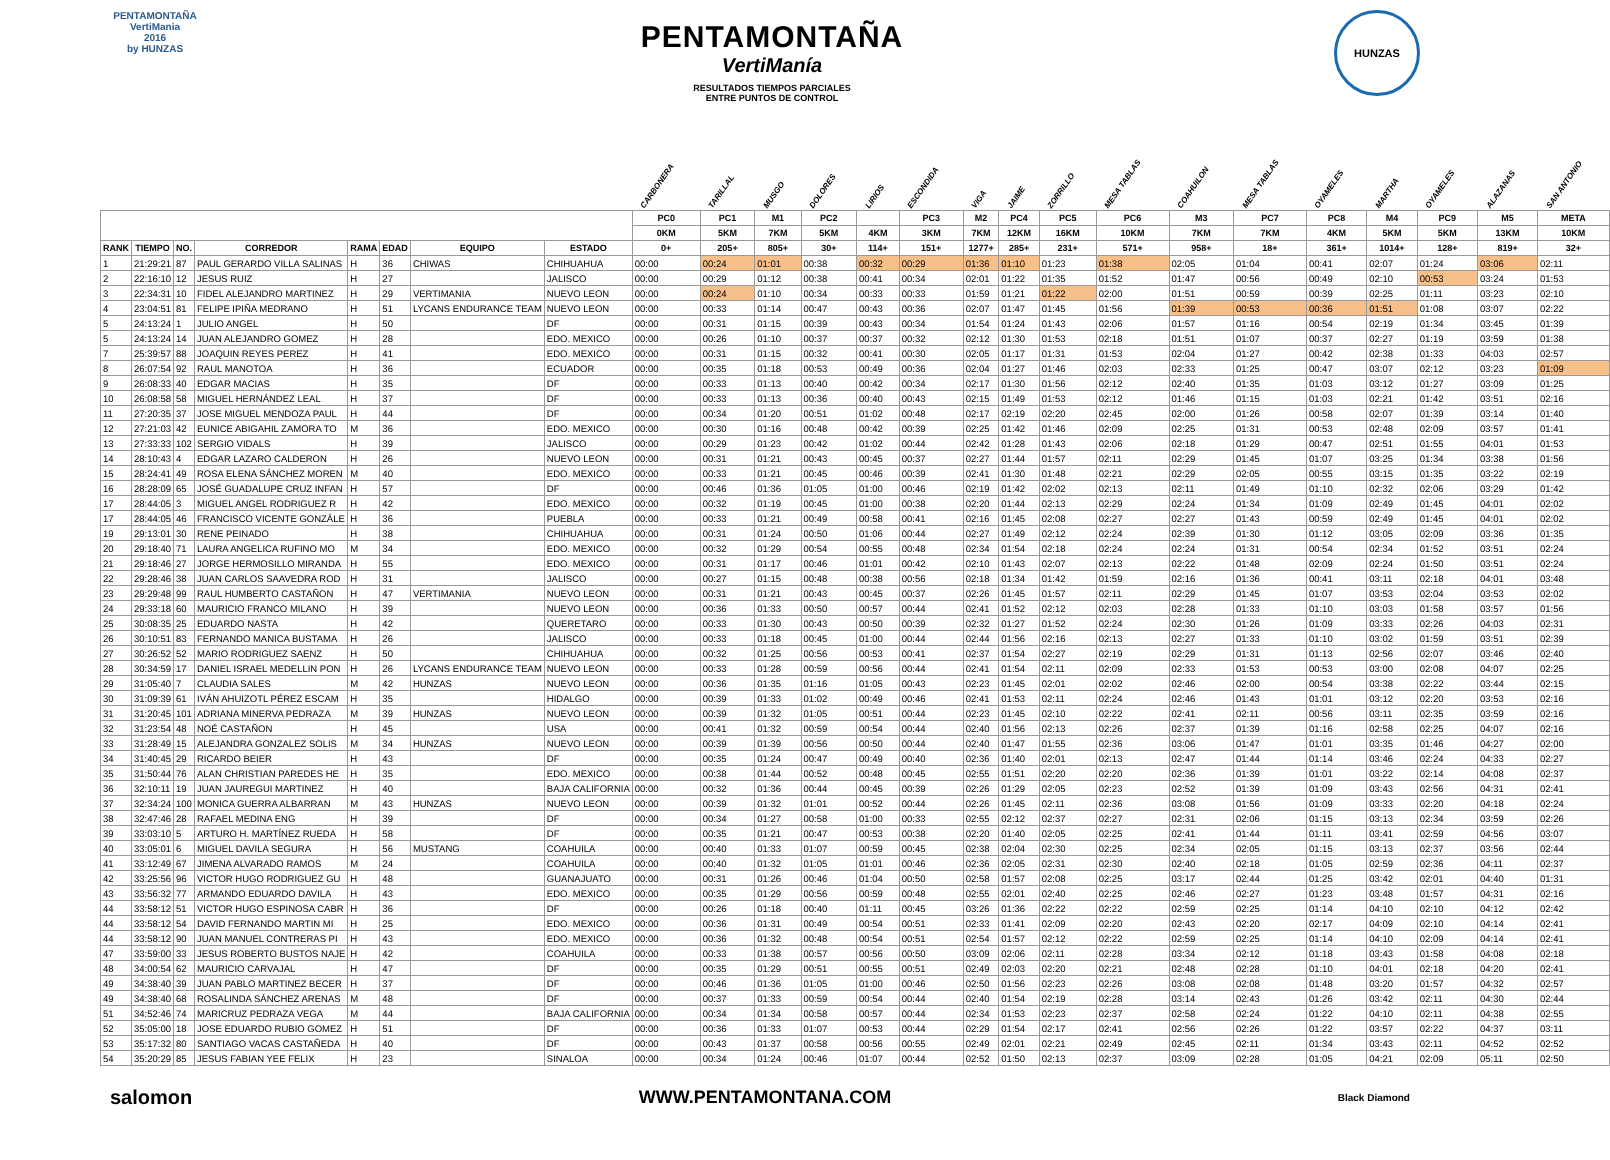PENTAMONTAÑA
VertiMania
2016
by HUNZAS
PENTAMONTAÑA
VertiManía
RESULTADOS TIEMPOS PARCIALES
ENTRE PUNTOS DE CONTROL
HUNZAS
| | | | | | | | | CARBONERA | TARILLAL | MUSGO | DOLORES | LIRIOS | ESCONDIDA | VIGA | JAIME | ZORRILLO | MESA TABLAS | COAHUILON | MESA TABLAS | OYAMELES | MARTHA | OYAMELES | ALAZANAS | SAN ANTONIO |
| --- | --- | --- | --- | --- | --- | --- | --- | --- | --- | --- | --- | --- | --- | --- | --- | --- | --- | --- | --- | --- | --- | --- | --- | --- |
| | | | | | | | | PC0 | PC1 | M1 | PC2 | | PC3 | M2 | PC4 | PC5 | PC6 | M3 | PC7 | PC8 | M4 | PC9 | M5 | META |
| | | | | | | | | 0KM | 5KM | 7KM | 5KM | 4KM | 3KM | 7KM | 12KM | 16KM | 10KM | 7KM | 7KM | 4KM | 5KM | 5KM | 13KM | 10KM |
| RANK | TIEMPO | NO. | CORREDOR | RAMA | EDAD | EQUIPO | ESTADO | 0+ | 205+ | 805+ | 30+ | 114+ | 151+ | 1277+ | 285+ | 231+ | 571+ | 958+ | 18+ | 361+ | 1014+ | 128+ | 819+ | 32+ |
| 1 | 21:29:21 | 87 | PAUL GERARDO VILLA SALINAS | H | 36 | CHIWAS | CHIHUAHUA | 00:00 | 00:24 | 01:01 | 00:38 | 00:32 | 00:29 | 01:36 | 01:10 | 01:23 | 01:38 | 02:05 | 01:04 | 00:41 | 02:07 | 01:24 | 03:06 | 02:11 |
| 2 | 22:16:10 | 12 | JESUS RUIZ | H | 27 | | JALISCO | 00:00 | 00:29 | 01:12 | 00:38 | 00:41 | 00:34 | 02:01 | 01:22 | 01:35 | 01:52 | 01:47 | 00:56 | 00:49 | 02:10 | 00:53 | 03:24 | 01:53 |
| 3 | 22:34:31 | 10 | FIDEL ALEJANDRO MARTINEZ | H | 29 | VERTIMANIA | NUEVO LEON | 00:00 | 00:24 | 01:10 | 00:34 | 00:33 | 00:33 | 01:59 | 01:21 | 01:22 | 02:00 | 01:51 | 00:59 | 00:39 | 02:25 | 01:11 | 03:23 | 02:10 |
| 4 | 23:04:51 | 81 | FELIPE IPIÑA MEDRANO | H | 51 | LYCANS ENDURANCE TEAM | NUEVO LEON | 00:00 | 00:33 | 01:14 | 00:47 | 00:43 | 00:36 | 02:07 | 01:47 | 01:45 | 01:56 | 01:39 | 00:53 | 00:36 | 01:51 | 01:08 | 03:07 | 02:22 |
| 5 | 24:13:24 | 1 | JULIO ANGEL | H | 50 | | DF | 00:00 | 00:31 | 01:15 | 00:39 | 00:43 | 00:34 | 01:54 | 01:24 | 01:43 | 02:06 | 01:57 | 01:16 | 00:54 | 02:19 | 01:34 | 03:45 | 01:39 |
| 5 | 24:13:24 | 14 | JUAN ALEJANDRO GOMEZ | H | 28 | | EDO. MEXICO | 00:00 | 00:26 | 01:10 | 00:37 | 00:37 | 00:32 | 02:12 | 01:30 | 01:53 | 02:18 | 01:51 | 01:07 | 00:37 | 02:27 | 01:19 | 03:59 | 01:38 |
| 7 | 25:39:57 | 88 | JOAQUIN REYES PEREZ | H | 41 | | EDO. MEXICO | 00:00 | 00:31 | 01:15 | 00:32 | 00:41 | 00:30 | 02:05 | 01:17 | 01:31 | 01:53 | 02:04 | 01:27 | 00:42 | 02:38 | 01:33 | 04:03 | 02:57 |
| 8 | 26:07:54 | 92 | RAUL MANOTOA | H | 36 | | ECUADOR | 00:00 | 00:35 | 01:18 | 00:53 | 00:49 | 00:36 | 02:04 | 01:27 | 01:46 | 02:03 | 02:33 | 01:25 | 00:47 | 03:07 | 02:12 | 03:23 | 01:09 |
| 9 | 26:08:33 | 40 | EDGAR MACIAS | H | 35 | | DF | 00:00 | 00:33 | 01:13 | 00:40 | 00:42 | 00:34 | 02:17 | 01:30 | 01:56 | 02:12 | 02:40 | 01:35 | 01:03 | 03:12 | 01:27 | 03:09 | 01:25 |
| 10 | 26:08:58 | 58 | MIGUEL HERNÁNDEZ LEAL | H | 37 | | DF | 00:00 | 00:33 | 01:13 | 00:36 | 00:40 | 00:43 | 02:15 | 01:49 | 01:53 | 02:12 | 01:46 | 01:15 | 01:03 | 02:21 | 01:42 | 03:51 | 02:16 |
| 11 | 27:20:35 | 37 | JOSE MIGUEL MENDOZA PAUL | H | 44 | | DF | 00:00 | 00:34 | 01:20 | 00:51 | 01:02 | 00:48 | 02:17 | 02:19 | 02:20 | 02:45 | 02:00 | 01:26 | 00:58 | 02:07 | 01:39 | 03:14 | 01:40 |
| 12 | 27:21:03 | 42 | EUNICE ABIGAHIL ZAMORA TO | M | 36 | | EDO. MEXICO | 00:00 | 00:30 | 01:16 | 00:48 | 00:42 | 00:39 | 02:25 | 01:42 | 01:46 | 02:09 | 02:25 | 01:31 | 00:53 | 02:48 | 02:09 | 03:57 | 01:41 |
| 13 | 27:33:33 | 102 | SERGIO VIDALS | H | 39 | | JALISCO | 00:00 | 00:29 | 01:23 | 00:42 | 01:02 | 00:44 | 02:42 | 01:28 | 01:43 | 02:06 | 02:18 | 01:29 | 00:47 | 02:51 | 01:55 | 04:01 | 01:53 |
| 14 | 28:10:43 | 4 | EDGAR LAZARO CALDERON | H | 26 | | NUEVO LEON | 00:00 | 00:31 | 01:21 | 00:43 | 00:45 | 00:37 | 02:27 | 01:44 | 01:57 | 02:11 | 02:29 | 01:45 | 01:07 | 03:25 | 01:34 | 03:38 | 01:56 |
| 15 | 28:24:41 | 49 | ROSA ELENA SÁNCHEZ MOREN | M | 40 | | EDO. MEXICO | 00:00 | 00:33 | 01:21 | 00:45 | 00:46 | 00:39 | 02:41 | 01:30 | 01:48 | 02:21 | 02:29 | 02:05 | 00:55 | 03:15 | 01:35 | 03:22 | 02:19 |
| 16 | 28:28:09 | 65 | JOSÉ GUADALUPE CRUZ INFAN | H | 57 | | DF | 00:00 | 00:46 | 01:36 | 01:05 | 01:00 | 00:46 | 02:19 | 01:42 | 02:02 | 02:13 | 02:11 | 01:49 | 01:10 | 02:32 | 02:06 | 03:29 | 01:42 |
| 17 | 28:44:05 | 3 | MIGUEL ANGEL RODRIGUEZ R | H | 42 | | EDO. MEXICO | 00:00 | 00:32 | 01:19 | 00:45 | 01:00 | 00:38 | 02:20 | 01:44 | 02:13 | 02:29 | 02:24 | 01:34 | 01:09 | 02:49 | 01:45 | 04:01 | 02:02 |
| 17 | 28:44:05 | 46 | FRANCISCO VICENTE GONZÁLE | H | 36 | | PUEBLA | 00:00 | 00:33 | 01:21 | 00:49 | 00:58 | 00:41 | 02:16 | 01:45 | 02:08 | 02:27 | 02:27 | 01:43 | 00:59 | 02:49 | 01:45 | 04:01 | 02:02 |
| 19 | 29:13:01 | 30 | RENE PEINADO | H | 38 | | CHIHUAHUA | 00:00 | 00:31 | 01:24 | 00:50 | 01:06 | 00:44 | 02:27 | 01:49 | 02:12 | 02:24 | 02:39 | 01:30 | 01:12 | 03:05 | 02:09 | 03:36 | 01:35 |
| 20 | 29:18:40 | 71 | LAURA ANGELICA RUFINO MO | M | 34 | | EDO. MEXICO | 00:00 | 00:32 | 01:29 | 00:54 | 00:55 | 00:48 | 02:34 | 01:54 | 02:18 | 02:24 | 02:24 | 01:31 | 00:54 | 02:34 | 01:52 | 03:51 | 02:24 |
| 21 | 29:18:46 | 27 | JORGE HERMOSILLO MIRANDA | H | 55 | | EDO. MEXICO | 00:00 | 00:31 | 01:17 | 00:46 | 01:01 | 00:42 | 02:10 | 01:43 | 02:07 | 02:13 | 02:22 | 01:48 | 02:09 | 02:24 | 01:50 | 03:51 | 02:24 |
| 22 | 29:28:46 | 38 | JUAN CARLOS SAAVEDRA ROD | H | 31 | | JALISCO | 00:00 | 00:27 | 01:15 | 00:48 | 00:38 | 00:56 | 02:18 | 01:34 | 01:42 | 01:59 | 02:16 | 01:36 | 00:41 | 03:11 | 02:18 | 04:01 | 03:48 |
| 23 | 29:29:48 | 99 | RAUL HUMBERTO CASTAÑON | H | 47 | VERTIMANIA | NUEVO LEON | 00:00 | 00:31 | 01:21 | 00:43 | 00:45 | 00:37 | 02:26 | 01:45 | 01:57 | 02:11 | 02:29 | 01:45 | 01:07 | 03:53 | 02:04 | 03:53 | 02:02 |
| 24 | 29:33:18 | 60 | MAURICIO FRANCO MILANO | H | 39 | | NUEVO LEON | 00:00 | 00:36 | 01:33 | 00:50 | 00:57 | 00:44 | 02:41 | 01:52 | 02:12 | 02:03 | 02:28 | 01:33 | 01:10 | 03:03 | 01:58 | 03:57 | 01:56 |
| 25 | 30:08:35 | 25 | EDUARDO NASTA | H | 42 | | QUERETARO | 00:00 | 00:33 | 01:30 | 00:43 | 00:50 | 00:39 | 02:32 | 01:27 | 01:52 | 02:24 | 02:30 | 01:26 | 01:09 | 03:33 | 02:26 | 04:03 | 02:31 |
| 26 | 30:10:51 | 83 | FERNANDO MANICA BUSTAMA | H | 26 | | JALISCO | 00:00 | 00:33 | 01:18 | 00:45 | 01:00 | 00:44 | 02:44 | 01:56 | 02:16 | 02:13 | 02:27 | 01:33 | 01:10 | 03:02 | 01:59 | 03:51 | 02:39 |
| 27 | 30:26:52 | 52 | MARIO RODRIGUEZ SAENZ | H | 50 | | CHIHUAHUA | 00:00 | 00:32 | 01:25 | 00:56 | 00:53 | 00:41 | 02:37 | 01:54 | 02:27 | 02:19 | 02:29 | 01:31 | 01:13 | 02:56 | 02:07 | 03:46 | 02:40 |
| 28 | 30:34:59 | 17 | DANIEL ISRAEL MEDELLIN PON | H | 26 | LYCANS ENDURANCE TEAM | NUEVO LEON | 00:00 | 00:33 | 01:28 | 00:59 | 00:56 | 00:44 | 02:41 | 01:54 | 02:11 | 02:09 | 02:33 | 01:53 | 00:53 | 03:00 | 02:08 | 04:07 | 02:25 |
| 29 | 31:05:40 | 7 | CLAUDIA SALES | M | 42 | HUNZAS | NUEVO LEON | 00:00 | 00:36 | 01:35 | 01:16 | 01:05 | 00:43 | 02:23 | 01:45 | 02:01 | 02:02 | 02:46 | 02:00 | 00:54 | 03:38 | 02:22 | 03:44 | 02:15 |
| 30 | 31:09:39 | 61 | IVÁN AHUIZOTL PÉREZ ESCAM | H | 35 | | HIDALGO | 00:00 | 00:39 | 01:33 | 01:02 | 00:49 | 00:46 | 02:41 | 01:53 | 02:11 | 02:24 | 02:46 | 01:43 | 01:01 | 03:12 | 02:20 | 03:53 | 02:16 |
| 31 | 31:20:45 | 101 | ADRIANA MINERVA PEDRAZA | M | 39 | HUNZAS | NUEVO LEON | 00:00 | 00:39 | 01:32 | 01:05 | 00:51 | 00:44 | 02:23 | 01:45 | 02:10 | 02:22 | 02:41 | 02:11 | 00:56 | 03:11 | 02:35 | 03:59 | 02:16 |
| 32 | 31:23:54 | 48 | NOÉ CASTAÑON | H | 45 | | USA | 00:00 | 00:41 | 01:32 | 00:59 | 00:54 | 00:44 | 02:40 | 01:56 | 02:13 | 02:26 | 02:37 | 01:39 | 01:16 | 02:58 | 02:25 | 04:07 | 02:16 |
| 33 | 31:28:49 | 15 | ALEJANDRA GONZALEZ SOLIS | M | 34 | HUNZAS | NUEVO LEON | 00:00 | 00:39 | 01:39 | 00:56 | 00:50 | 00:44 | 02:40 | 01:47 | 01:55 | 02:36 | 03:06 | 01:47 | 01:01 | 03:35 | 01:46 | 04:27 | 02:00 |
| 34 | 31:40:45 | 29 | RICARDO BEIER | H | 43 | | DF | 00:00 | 00:35 | 01:24 | 00:47 | 00:49 | 00:40 | 02:36 | 01:40 | 02:01 | 02:13 | 02:47 | 01:44 | 01:14 | 03:46 | 02:24 | 04:33 | 02:27 |
| 35 | 31:50:44 | 76 | ALAN CHRISTIAN PAREDES HE | H | 35 | | EDO. MEXICO | 00:00 | 00:38 | 01:44 | 00:52 | 00:48 | 00:45 | 02:55 | 01:51 | 02:20 | 02:20 | 02:36 | 01:39 | 01:01 | 03:22 | 02:14 | 04:08 | 02:37 |
| 36 | 32:10:11 | 19 | JUAN JAUREGUI MARTINEZ | H | 40 | | BAJA CALIFORNIA | 00:00 | 00:32 | 01:36 | 00:44 | 00:45 | 00:39 | 02:26 | 01:29 | 02:05 | 02:23 | 02:52 | 01:39 | 01:09 | 03:43 | 02:56 | 04:31 | 02:41 |
| 37 | 32:34:24 | 100 | MONICA GUERRA ALBARRAN | M | 43 | HUNZAS | NUEVO LEON | 00:00 | 00:39 | 01:32 | 01:01 | 00:52 | 00:44 | 02:26 | 01:45 | 02:11 | 02:36 | 03:08 | 01:56 | 01:09 | 03:33 | 02:20 | 04:18 | 02:24 |
| 38 | 32:47:46 | 28 | RAFAEL MEDINA ENG | H | 39 | | DF | 00:00 | 00:34 | 01:27 | 00:58 | 01:00 | 00:33 | 02:55 | 02:12 | 02:37 | 02:27 | 02:31 | 02:06 | 01:15 | 03:13 | 02:34 | 03:59 | 02:26 |
| 39 | 33:03:10 | 5 | ARTURO H. MARTÍNEZ RUEDA | H | 58 | | DF | 00:00 | 00:35 | 01:21 | 00:47 | 00:53 | 00:38 | 02:20 | 01:40 | 02:05 | 02:25 | 02:41 | 01:44 | 01:11 | 03:41 | 02:59 | 04:56 | 03:07 |
| 40 | 33:05:01 | 6 | MIGUEL DAVILA SEGURA | H | 56 | MUSTANG | COAHUILA | 00:00 | 00:40 | 01:33 | 01:07 | 00:59 | 00:45 | 02:38 | 02:04 | 02:30 | 02:25 | 02:34 | 02:05 | 01:15 | 03:13 | 02:37 | 03:56 | 02:44 |
| 41 | 33:12:49 | 67 | JIMENA ALVARADO RAMOS | M | 24 | | COAHUILA | 00:00 | 00:40 | 01:32 | 01:05 | 01:01 | 00:46 | 02:36 | 02:05 | 02:31 | 02:30 | 02:40 | 02:18 | 01:05 | 02:59 | 02:36 | 04:11 | 02:37 |
| 42 | 33:25:56 | 96 | VICTOR HUGO RODRIGUEZ GU | H | 48 | | GUANAJUATO | 00:00 | 00:31 | 01:26 | 00:46 | 01:04 | 00:50 | 02:58 | 01:57 | 02:08 | 02:25 | 03:17 | 02:44 | 01:25 | 03:42 | 02:01 | 04:40 | 01:31 |
| 43 | 33:56:32 | 77 | ARMANDO EDUARDO DAVILA | H | 43 | | EDO. MEXICO | 00:00 | 00:35 | 01:29 | 00:56 | 00:59 | 00:48 | 02:55 | 02:01 | 02:40 | 02:25 | 02:46 | 02:27 | 01:23 | 03:48 | 01:57 | 04:31 | 02:16 |
| 44 | 33:58:12 | 51 | VICTOR HUGO ESPINOSA CABR | H | 36 | | DF | 00:00 | 00:26 | 01:18 | 00:40 | 01:11 | 00:45 | 03:26 | 01:36 | 02:22 | 02:22 | 02:59 | 02:25 | 01:14 | 04:10 | 02:10 | 04:12 | 02:42 |
| 44 | 33:58:12 | 54 | DAVID FERNANDO MARTIN MI | H | 25 | | EDO. MEXICO | 00:00 | 00:36 | 01:31 | 00:49 | 00:54 | 00:51 | 02:33 | 01:41 | 02:09 | 02:20 | 02:43 | 02:20 | 02:17 | 04:09 | 02:10 | 04:14 | 02:41 |
| 44 | 33:58:12 | 90 | JUAN MANUEL CONTRERAS PI | H | 43 | | EDO. MEXICO | 00:00 | 00:36 | 01:32 | 00:48 | 00:54 | 00:51 | 02:54 | 01:57 | 02:12 | 02:22 | 02:59 | 02:25 | 01:14 | 04:10 | 02:09 | 04:14 | 02:41 |
| 47 | 33:59:00 | 33 | JESUS ROBERTO BUSTOS NAJE | H | 42 | | COAHUILA | 00:00 | 00:33 | 01:38 | 00:57 | 00:56 | 00:50 | 03:09 | 02:06 | 02:11 | 02:28 | 03:34 | 02:12 | 01:18 | 03:43 | 01:58 | 04:08 | 02:18 |
| 48 | 34:00:54 | 62 | MAURICIO CARVAJAL | H | 47 | | DF | 00:00 | 00:35 | 01:29 | 00:51 | 00:55 | 00:51 | 02:49 | 02:03 | 02:20 | 02:21 | 02:48 | 02:28 | 01:10 | 04:01 | 02:18 | 04:20 | 02:41 |
| 49 | 34:38:40 | 39 | JUAN PABLO MARTINEZ BECER | H | 37 | | DF | 00:00 | 00:46 | 01:36 | 01:05 | 01:00 | 00:46 | 02:50 | 01:56 | 02:23 | 02:26 | 03:08 | 02:08 | 01:48 | 03:20 | 01:57 | 04:32 | 02:57 |
| 49 | 34:38:40 | 68 | ROSALINDA SÁNCHEZ ARENAS | M | 48 | | DF | 00:00 | 00:37 | 01:33 | 00:59 | 00:54 | 00:44 | 02:40 | 01:54 | 02:19 | 02:28 | 03:14 | 02:43 | 01:26 | 03:42 | 02:11 | 04:30 | 02:44 |
| 51 | 34:52:46 | 74 | MARICRUZ PEDRAZA VEGA | M | 44 | | BAJA CALIFORNIA | 00:00 | 00:34 | 01:34 | 00:58 | 00:57 | 00:44 | 02:34 | 01:53 | 02:23 | 02:37 | 02:58 | 02:24 | 01:22 | 04:10 | 02:11 | 04:38 | 02:55 |
| 52 | 35:05:00 | 18 | JOSE EDUARDO RUBIO GOMEZ | H | 51 | | DF | 00:00 | 00:36 | 01:33 | 01:07 | 00:53 | 00:44 | 02:29 | 01:54 | 02:17 | 02:41 | 02:56 | 02:26 | 01:22 | 03:57 | 02:22 | 04:37 | 03:11 |
| 53 | 35:17:32 | 80 | SANTIAGO VACAS CASTAÑEDA | H | 40 | | DF | 00:00 | 00:43 | 01:37 | 00:58 | 00:56 | 00:55 | 02:49 | 02:01 | 02:21 | 02:49 | 02:45 | 02:11 | 01:34 | 03:43 | 02:11 | 04:52 | 02:52 |
| 54 | 35:20:29 | 85 | JESUS FABIAN YEE FELIX | H | 23 | | SINALOA | 00:00 | 00:34 | 01:24 | 00:46 | 01:07 | 00:44 | 02:52 | 01:50 | 02:13 | 02:37 | 03:09 | 02:28 | 01:05 | 04:21 | 02:09 | 05:11 | 02:50 |
salomon WWW.PENTAMONTANA.COM Black Diamond